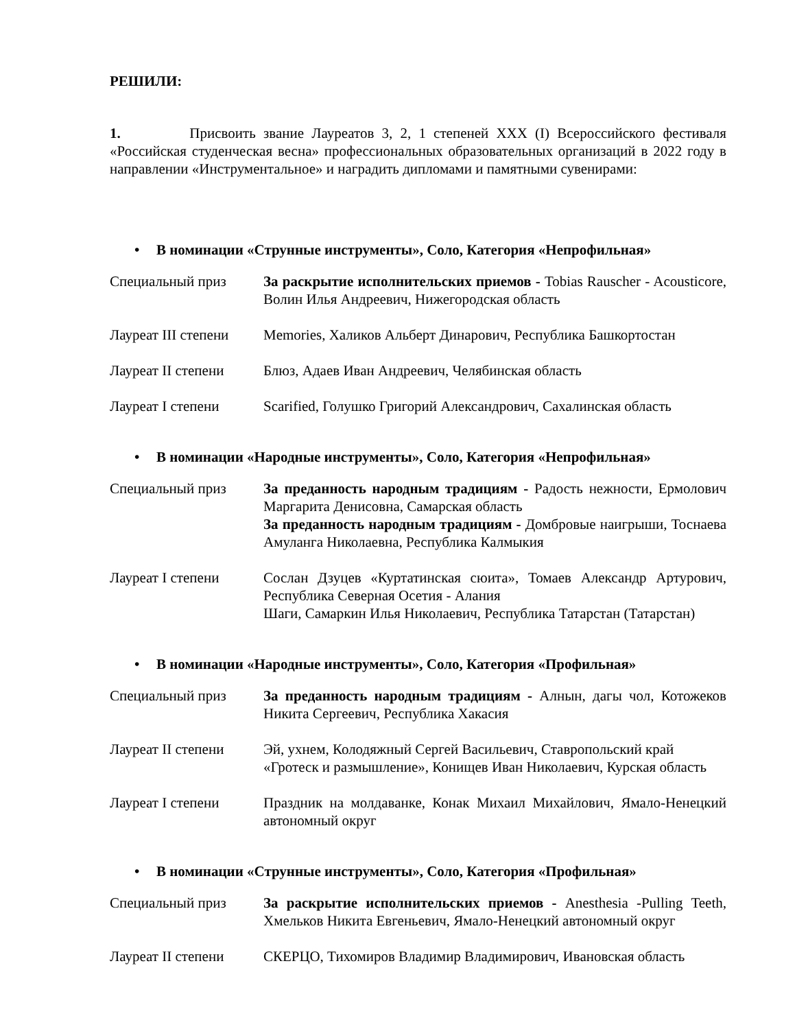РЕШИЛИ:
1. Присвоить звание Лауреатов 3, 2, 1 степеней XXX (I) Всероссийского фестиваля «Российская студенческая весна» профессиональных образовательных организаций в 2022 году в направлении «Инструментальное» и наградить дипломами и памятными сувенирами:
• В номинации «Струнные инструменты», Соло, Категория «Непрофильная»
| Специальный приз | За раскрытие исполнительских приемов - Tobias Rauscher - Acousticore, Волин Илья Андреевич, Нижегородская область |
| Лауреат III степени | Memories, Халиков Альберт Динарович, Республика Башкортостан |
| Лауреат II степени | Блюз, Адаев Иван Андреевич, Челябинская область |
| Лауреат I степени | Scarified, Голушко Григорий Александрович, Сахалинская область |
• В номинации «Народные инструменты», Соло, Категория «Непрофильная»
| Специальный приз | За преданность народным традициям - Радость нежности, Ермолович Маргарита Денисовна, Самарская область За преданность народным традициям - Домбровые наигрыши, Тоснаева Амуланга Николаевна, Республика Калмыкия |
| Лауреат I степени | Сослан Дзуцев «Куртатинская сюита», Томаев Александр Артурович, Республика Северная Осетия - Алания Шаги, Самаркин Илья Николаевич, Республика Татарстан (Татарстан) |
• В номинации «Народные инструменты», Соло, Категория «Профильная»
| Специальный приз | За преданность народным традициям - Алнын, дагы чол, Котожеков Никита Сергеевич, Республика Хакасия |
| Лауреат II степени | Эй, ухнем, Колодяжный Сергей Васильевич, Ставропольский край «Гротеск и размышление», Конищев Иван Николаевич, Курская область |
| Лауреат I степени | Праздник на молдаванке, Конак Михаил Михайлович, Ямало-Ненецкий автономный округ |
• В номинации «Струнные инструменты», Соло, Категория «Профильная»
| Специальный приз | За раскрытие исполнительских приемов - Anesthesia -Pulling Teeth, Хмельков Никита Евгеньевич, Ямало-Ненецкий автономный округ |
| Лауреат II степени | СКЕРЦО, Тихомиров Владимир Владимирович, Ивановская область |